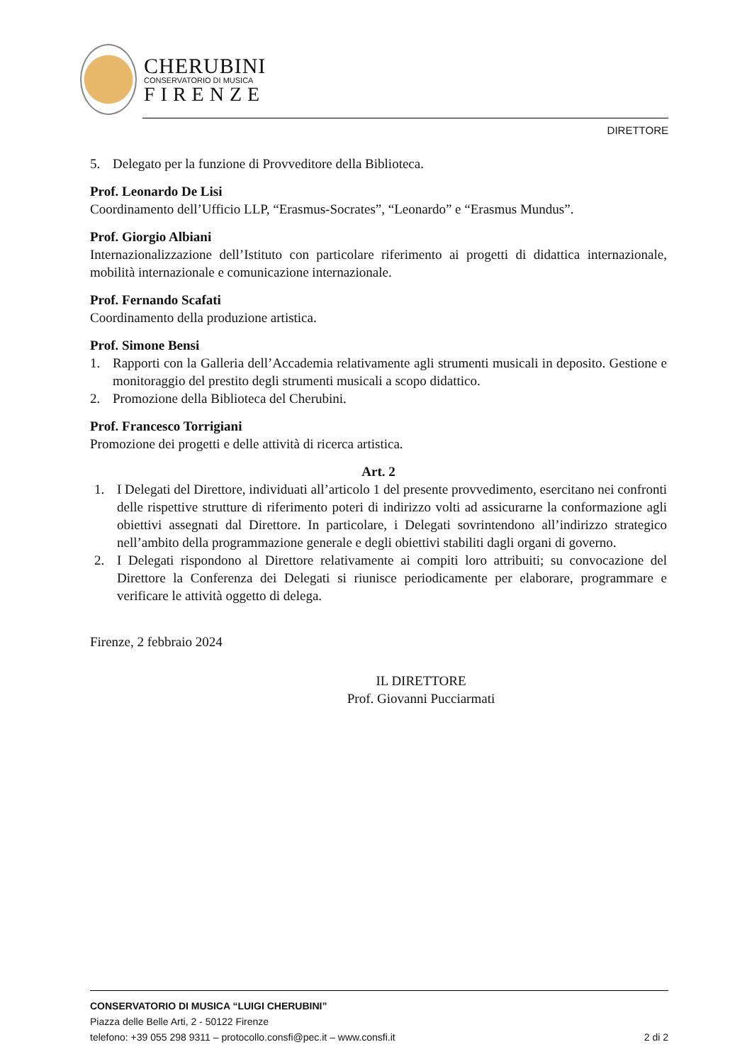CHERUBINI
CONSERVATORIO DI MUSICA
FIRENZE
DIRETTORE
5. Delegato per la funzione di Provveditore della Biblioteca.
Prof. Leonardo De Lisi
Coordinamento dell’Ufficio LLP, “Erasmus-Socrates”, “Leonardo” e “Erasmus Mundus”.
Prof. Giorgio Albiani
Internazionalizzazione dell’Istituto con particolare riferimento ai progetti di didattica internazionale, mobilità internazionale e comunicazione internazionale.
Prof. Fernando Scafati
Coordinamento della produzione artistica.
Prof. Simone Bensi
1. Rapporti con la Galleria dell’Accademia relativamente agli strumenti musicali in deposito. Gestione e monitoraggio del prestito degli strumenti musicali a scopo didattico.
2. Promozione della Biblioteca del Cherubini.
Prof. Francesco Torrigiani
Promozione dei progetti e delle attività di ricerca artistica.
Art. 2
1. I Delegati del Direttore, individuati all’articolo 1 del presente provvedimento, esercitano nei confronti delle rispettive strutture di riferimento poteri di indirizzo volti ad assicurarne la conformazione agli obiettivi assegnati dal Direttore. In particolare, i Delegati sovrintendono all’indirizzo strategico nell’ambito della programmazione generale e degli obiettivi stabiliti dagli organi di governo.
2. I Delegati rispondono al Direttore relativamente ai compiti loro attribuiti; su convocazione del Direttore la Conferenza dei Delegati si riunisce periodicamente per elaborare, programmare e verificare le attività oggetto di delega.
Firenze, 2 febbraio 2024
IL DIRETTORE
Prof. Giovanni Pucciarmati
CONSERVATORIO DI MUSICA “LUIGI CHERUBINI”
Piazza delle Belle Arti, 2 - 50122 Firenze
telefono: +39 055 298 9311 – protocollo.consfi@pec.it – www.consfi.it 2 di 2